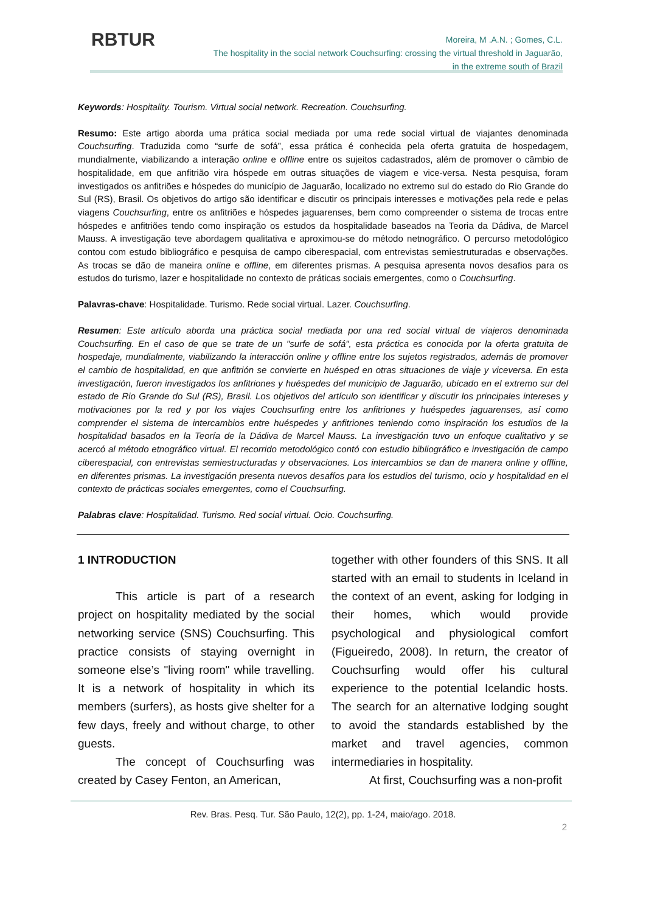RBTUR
Moreira, M .A.N. ; Gomes, C.L.
The hospitality in the social network Couchsurfing: crossing the virtual threshold in Jaguarão,
in the extreme south of Brazil
Keywords: Hospitality. Tourism. Virtual social network. Recreation. Couchsurfing.
Resumo: Este artigo aborda uma prática social mediada por uma rede social virtual de viajantes denominada Couchsurfing. Traduzida como “surfe de sofá”, essa prática é conhecida pela oferta gratuita de hospedagem, mundialmente, viabilizando a interação online e offline entre os sujeitos cadastrados, além de promover o câmbio de hospitalidade, em que anfitrião vira hóspede em outras situações de viagem e vice-versa. Nesta pesquisa, foram investigados os anfitriões e hóspedes do município de Jaguarão, localizado no extremo sul do estado do Rio Grande do Sul (RS), Brasil. Os objetivos do artigo são identificar e discutir os principais interesses e motivações pela rede e pelas viagens Couchsurfing, entre os anfitriões e hóspedes jaguarenses, bem como compreender o sistema de trocas entre hóspedes e anfitriões tendo como inspiração os estudos da hospitalidade baseados na Teoria da Dádiva, de Marcel Mauss. A investigação teve abordagem qualitativa e aproximou-se do método netnográfico. O percurso metodológico contou com estudo bibliográfico e pesquisa de campo ciberespacial, com entrevistas semiestruturadas e observações. As trocas se dão de maneira online e offline, em diferentes prismas. A pesquisa apresenta novos desafios para os estudos do turismo, lazer e hospitalidade no contexto de práticas sociais emergentes, como o Couchsurfing.
Palavras-chave: Hospitalidade. Turismo. Rede social virtual. Lazer. Couchsurfing.
Resumen: Este artículo aborda una práctica social mediada por una red social virtual de viajeros denominada Couchsurfing. En el caso de que se trate de un "surfe de sofá", esta práctica es conocida por la oferta gratuita de hospedaje, mundialmente, viabilizando la interacción online y offline entre los sujetos registrados, además de promover el cambio de hospitalidad, en que anfitrión se convierte en huésped en otras situaciones de viaje y viceversa. En esta investigación, fueron investigados los anfitriones y huéspedes del municipio de Jaguarão, ubicado en el extremo sur del estado de Rio Grande do Sul (RS), Brasil. Los objetivos del artículo son identificar y discutir los principales intereses y motivaciones por la red y por los viajes Couchsurfing entre los anfitriones y huéspedes jaguarenses, así como comprender el sistema de intercambios entre huéspedes y anfitriones teniendo como inspiración los estudios de la hospitalidad basados en la Teoría de la Dádiva de Marcel Mauss. La investigación tuvo un enfoque cualitativo y se acercó al método etnográfico virtual. El recorrido metodológico contó con estudio bibliográfico e investigación de campo ciberespacial, con entrevistas semiestructuradas y observaciones. Los intercambios se dan de manera online y offline, en diferentes prismas. La investigación presenta nuevos desafíos para los estudios del turismo, ocio y hospitalidad en el contexto de prácticas sociales emergentes, como el Couchsurfing.
Palabras clave: Hospitalidad. Turismo. Red social virtual. Ocio. Couchsurfing.
1 INTRODUCTION
This article is part of a research project on hospitality mediated by the social networking service (SNS) Couchsurfing. This practice consists of staying overnight in someone else’s "living room" while travelling. It is a network of hospitality in which its members (surfers), as hosts give shelter for a few days, freely and without charge, to other guests.
The concept of Couchsurfing was created by Casey Fenton, an American,
together with other founders of this SNS. It all started with an email to students in Iceland in the context of an event, asking for lodging in their homes, which would provide psychological and physiological comfort (Figueiredo, 2008). In return, the creator of Couchsurfing would offer his cultural experience to the potential Icelandic hosts. The search for an alternative lodging sought to avoid the standards established by the market and travel agencies, common intermediaries in hospitality.
At first, Couchsurfing was a non-profit
Rev. Bras. Pesq. Tur. São Paulo, 12(2), pp. 1-24, maio/ago. 2018.
2